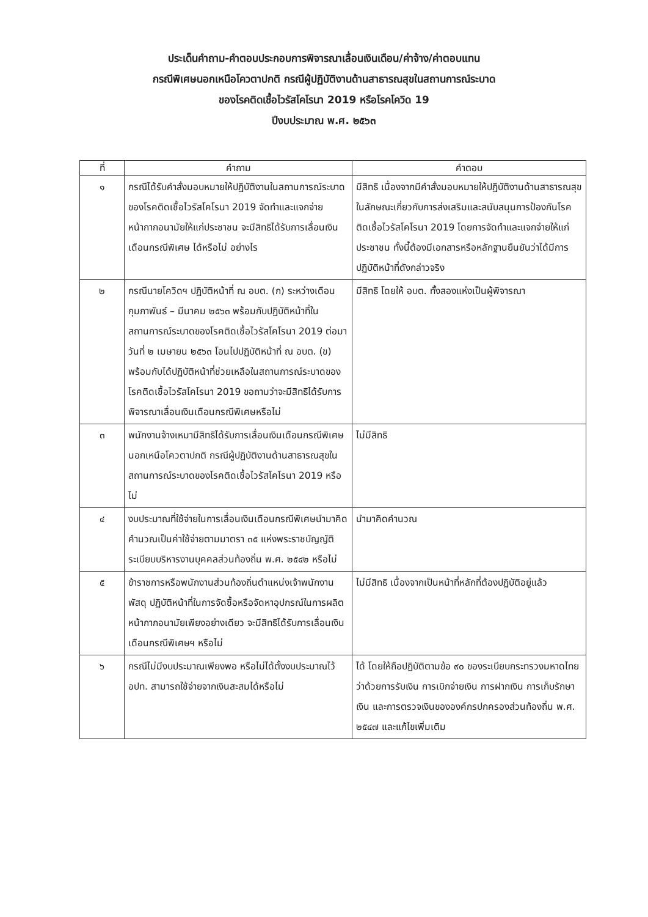ประเด็นคำถาม-คำตอบประกอบการพิจารณาเลื่อนเงินเดือน/ค่าจ้าง/ค่าตอบแทน
กรณีพิเศษนอกเหนือโควตาปกติ กรณีผู้ปฏิบัติงานด้านสาธารณสุขในสถานการณ์ระบาด
ของโรคติดเชื้อไวรัสโคโรนา 2019 หรือโรคโควิด 19
ปีงบประมาณ พ.ศ. ๒๕๖๓
| ที่ | คำถาม | คำตอบ |
| --- | --- | --- |
| ๑ | กรณีได้รับคำสั่งมอบหมายให้ปฏิบัติงานในสถานการณ์ระบาดของโรคติดเชื้อไวรัสโคโรนา 2019 จัดทำและแจกจ่ายหน้ากากอนามัยให้แก่ประชาชน จะมีสิทธิได้รับการเลื่อนเงินเดือนกรณีพิเศษ ได้หรือไม่ อย่างไร | มีสิทธิ เนื่องจากมีคำสั่งมอบหมายให้ปฏิบัติงานด้านสาธารณสุข ในลักษณะเกี่ยวกับการส่งเสริมและสนับสนุนการป้องกันโรคติดเชื้อไวรัสโคโรนา 2019 โดยการจัดทำและแจกจ่ายให้แก่ประชาชน ทั้งนี้ต้องมีเอกสารหรือหลักฐานยืนยันว่าได้มีการปฏิบัติหน้าที่ดังกล่าวจริง |
| ๒ | กรณีนายโควิดฯ ปฏิบัติหน้าที่ ณ อบต. (ก) ระหว่างเดือนกุมภาพันธ์ – มีนาคม ๒๕๖๓ พร้อมกับปฏิบัติหน้าที่ในสถานการณ์ระบาดของโรคติดเชื้อไวรัสโคโรนา 2019 ต่อมาวันที่ ๒ เมษายน ๒๕๖๓ โอนไปปฏิบัติหน้าที่ ณ อบต. (ข) พร้อมกับได้ปฏิบัติหน้าที่ช่วยเหลือในสถานการณ์ระบาดของโรคติดเชื้อไวรัสโคโรนา 2019 ขอถามว่าจะมีสิทธิได้รับการพิจารณาเลื่อนเงินเดือนกรณีพิเศษหรือไม่ | มีสิทธิ โดยให้ อบต. ทั้งสองแห่งเป็นผู้พิจารณา |
| ๓ | พนักงานจ้างเหมามีสิทธิได้รับการเลื่อนเงินเดือนกรณีพิเศษนอกเหนือโควตาปกติ กรณีผู้ปฏิบัติงานด้านสาธารณสุขในสถานการณ์ระบาดของโรคติดเชื้อไวรัสโคโรนา 2019 หรือไม่ | ไม่มีสิทธิ |
| ๔ | งบประมาณที่ใช้จ่ายในการเลื่อนเงินเดือนกรณีพิเศษนำมาคิดคำนวณเป็นค่าใช้จ่ายตามมาตรา ๓๕ แห่งพระราชบัญญัติระเบียบบริหารงานบุคคลส่วนท้องถิ่น พ.ศ. ๒๕๔๒ หรือไม่ | นำมาคิดคำนวณ |
| ๕ | ข้าราชการหรือพนักงานส่วนท้องถิ่นตำแหน่งเจ้าพนักงานพัสดุ ปฏิบัติหน้าที่ในการจัดซื้อหรือจัดหาอุปกรณ์ในการผลิตหน้ากากอนามัยเพียงอย่างเดียว จะมีสิทธิได้รับการเลื่อนเงินเดือนกรณีพิเศษฯ หรือไม่ | ไม่มีสิทธิ เนื่องจากเป็นหน้าที่หลักที่ต้องปฏิบัติอยู่แล้ว |
| ๖ | กรณีไม่มีงบประมาณเพียงพอ หรือไม่ได้ตั้งงบประมาณไว้ อปท. สามารถใช้จ่ายจากเงินสะสมได้หรือไม่ | ได้ โดยให้ถือปฏิบัติตามข้อ ๙๐ ของระเบียบกระทรวงมหาดไทยว่าด้วยการรับเงิน การเบิกจ่ายเงิน การฝากเงิน การเก็บรักษาเงิน และการตรวจเงินขององค์กรปกครองส่วนท้องถิ่น พ.ศ. ๒๕๔๗ และแก้ไขเพิ่มเติม |